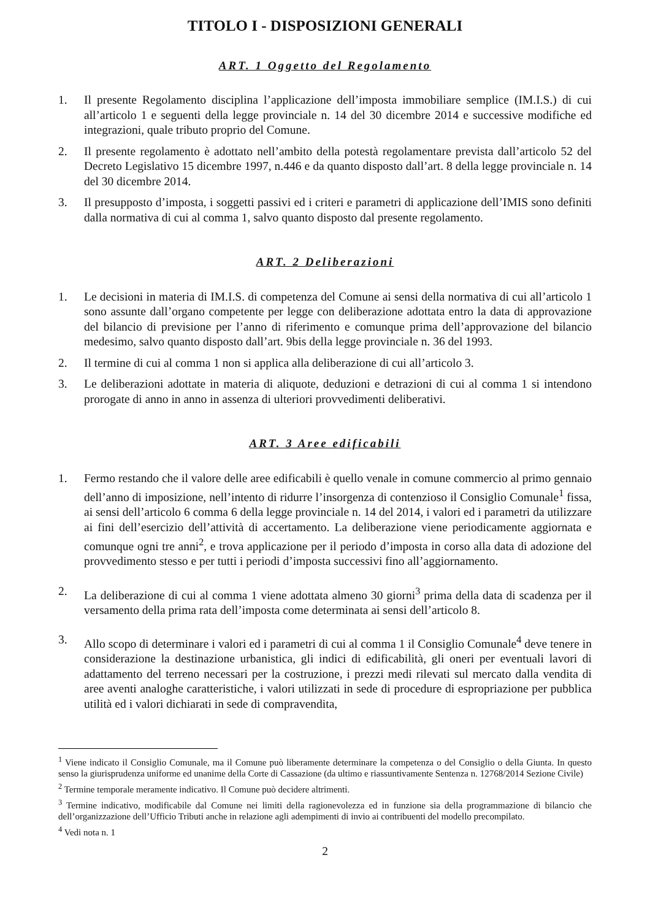TITOLO I - DISPOSIZIONI GENERALI
ART. 1 Oggetto del Regolamento
1. Il presente Regolamento disciplina l’applicazione dell’imposta immobiliare semplice (IM.I.S.) di cui all’articolo 1 e seguenti della legge provinciale n. 14 del 30 dicembre 2014 e successive modifiche ed integrazioni, quale tributo proprio del Comune.
2. Il presente regolamento è adottato nell’ambito della potestà regolamentare prevista dall’articolo 52 del Decreto Legislativo 15 dicembre 1997, n.446 e da quanto disposto dall’art. 8 della legge provinciale n. 14 del 30 dicembre 2014.
3. Il presupposto d’imposta, i soggetti passivi ed i criteri e parametri di applicazione dell’IMIS sono definiti dalla normativa di cui al comma 1, salvo quanto disposto dal presente regolamento.
ART. 2 Deliberazioni
1. Le decisioni in materia di IM.I.S. di competenza del Comune ai sensi della normativa di cui all’articolo 1 sono assunte dall’organo competente per legge con deliberazione adottata entro la data di approvazione del bilancio di previsione per l’anno di riferimento e comunque prima dell’approvazione del bilancio medesimo, salvo quanto disposto dall’art. 9bis della legge provinciale n. 36 del 1993.
2. Il termine di cui al comma 1 non si applica alla deliberazione di cui all’articolo 3.
3. Le deliberazioni adottate in materia di aliquote, deduzioni e detrazioni di cui al comma 1 si intendono prorogate di anno in anno in assenza di ulteriori provvedimenti deliberativi.
ART. 3 Aree edificabili
1. Fermo restando che il valore delle aree edificabili è quello venale in comune commercio al primo gennaio dell’anno di imposizione, nell’intento di ridurre l’insorgenza di contenzioso il Consiglio Comunale<sup>1</sup> fissa, ai sensi dell’articolo 6 comma 6 della legge provinciale n. 14 del 2014, i valori ed i parametri da utilizzare ai fini dell’esercizio dell’attività di accertamento. La deliberazione viene periodicamente aggiornata e comunque ogni tre anni<sup>2</sup>, e trova applicazione per il periodo d’imposta in corso alla data di adozione del provvedimento stesso e per tutti i periodi d’imposta successivi fino all’aggiornamento.
2. La deliberazione di cui al comma 1 viene adottata almeno 30 giorni<sup>3</sup> prima della data di scadenza per il versamento della prima rata dell’imposta come determinata ai sensi dell’articolo 8.
3. Allo scopo di determinare i valori ed i parametri di cui al comma 1 il Consiglio Comunale<sup>4</sup> deve tenere in considerazione la destinazione urbanistica, gli indici di edificabilità, gli oneri per eventuali lavori di adattamento del terreno necessari per la costruzione, i prezzi medi rilevati sul mercato dalla vendita di aree aventi analoghe caratteristiche, i valori utilizzati in sede di procedure di espropriazione per pubblica utilità ed i valori dichiarati in sede di compravendita,
<sup>1</sup> Viene indicato il Consiglio Comunale, ma il Comune può liberamente determinare la competenza o del Consiglio o della Giunta. In questo senso la giurisprudenza uniforme ed unanime della Corte di Cassazione (da ultimo e riassuntivamente Sentenza n. 12768/2014 Sezione Civile)
<sup>2</sup> Termine temporale meramente indicativo. Il Comune può decidere altrimenti.
<sup>3</sup> Termine indicativo, modificabile dal Comune nei limiti della ragionevolezza ed in funzione sia della programmazione di bilancio che dell’organizzazione dell’Ufficio Tributi anche in relazione agli adempimenti di invio ai contribuenti del modello precompilato.
<sup>4</sup> Vedi nota n. 1
2